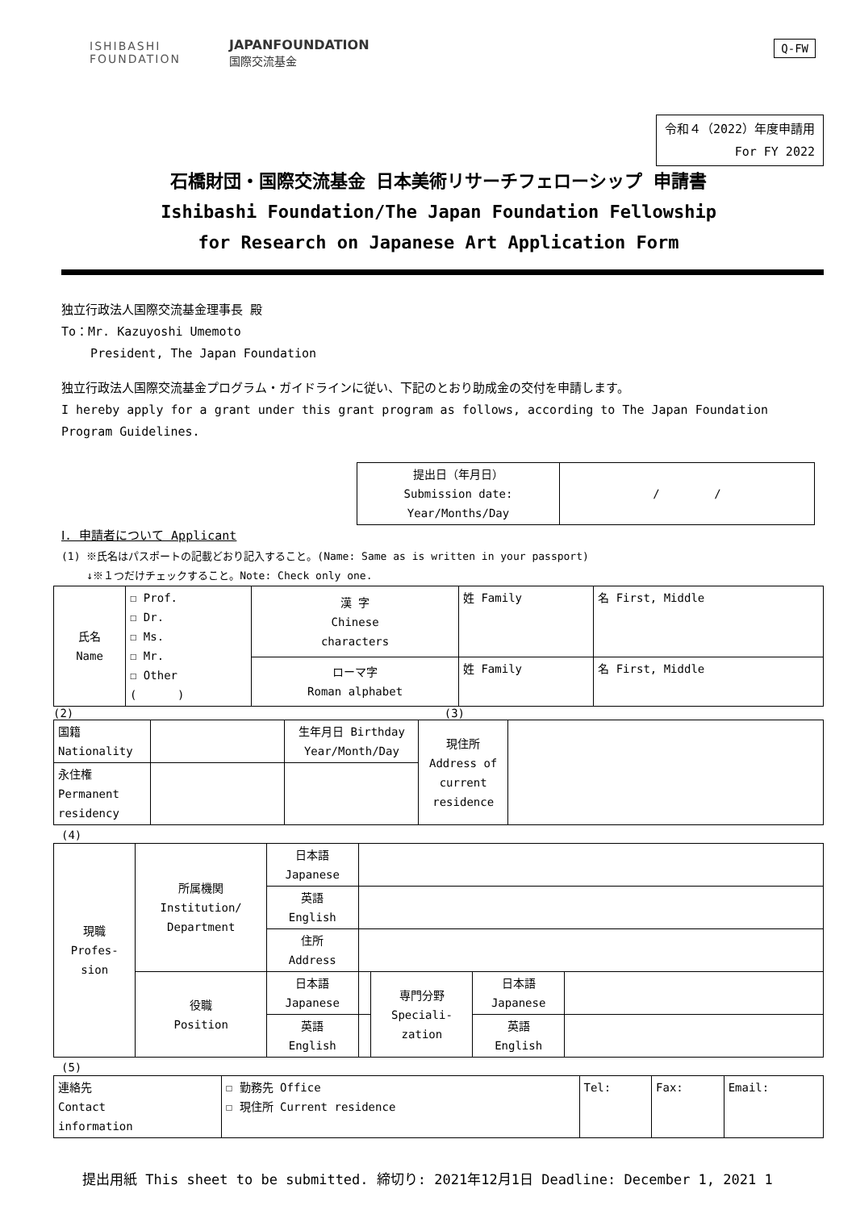ISHIBASHI
FOUNDATION
JAPANFOUNDATION
国際交流基金
Q-FW
令和４（2022）年度申請用
For FY 2022
石橋財団・国際交流基金 日本美術リサーチフェローシップ 申請書
Ishibashi Foundation/The Japan Foundation Fellowship
for Research on Japanese Art Application Form
独立行政法人国際交流基金理事長 殿
To：Mr. Kazuyoshi Umemoto
President, The Japan Foundation
独立行政法人国際交流基金プログラム・ガイドラインに従い、下記のとおり助成金の交付を申請します。
I hereby apply for a grant under this grant program as follows, according to The Japan Foundation Program Guidelines.
| 提出日（年月日） Submission date: Year/Months/Day | / / |
Ⅰ. 申請者について Applicant
(1) ※氏名はパスポートの記載どおり記入すること。(Name: Same as is written in your passport)
↓※１つだけチェックすること。Note: Check only one.
| 氏名 Name | ☐ Prof. ☐ Dr. ☐ Ms. ☐ Mr. ☐ Other ( ) | 漢 字 Chinese characters | 姓 Family | 名 First, Middle |
| | | ローマ字 Roman alphabet | 姓 Family | 名 First, Middle |
(2) (3)
| 国籍 Nationality | | 生年月日 Birthday Year/Month/Day | 現住所 Address of current residence | |
| 永住権 Permanent residency | | | | |
(4)
| 現職 Profes- sion | 所属機関 Institution/ Department | 日本語 Japanese | | | | |
| | | 英語 English | | | | |
| | | 住所 Address | | | | |
| | 役職 Position | 日本語 Japanese | | 専門分野 Speciali- zation | 日本語 Japanese | |
| | | 英語 English | | | 英語 English | |
(5)
| 連絡先 Contact information | ☐ 勤務先 Office ☐ 現住所 Current residence | Tel: | Fax: | Email: |
提出用紙 This sheet to be submitted. 締切り: 2021年12月1日 Deadline: December 1, 2021 1